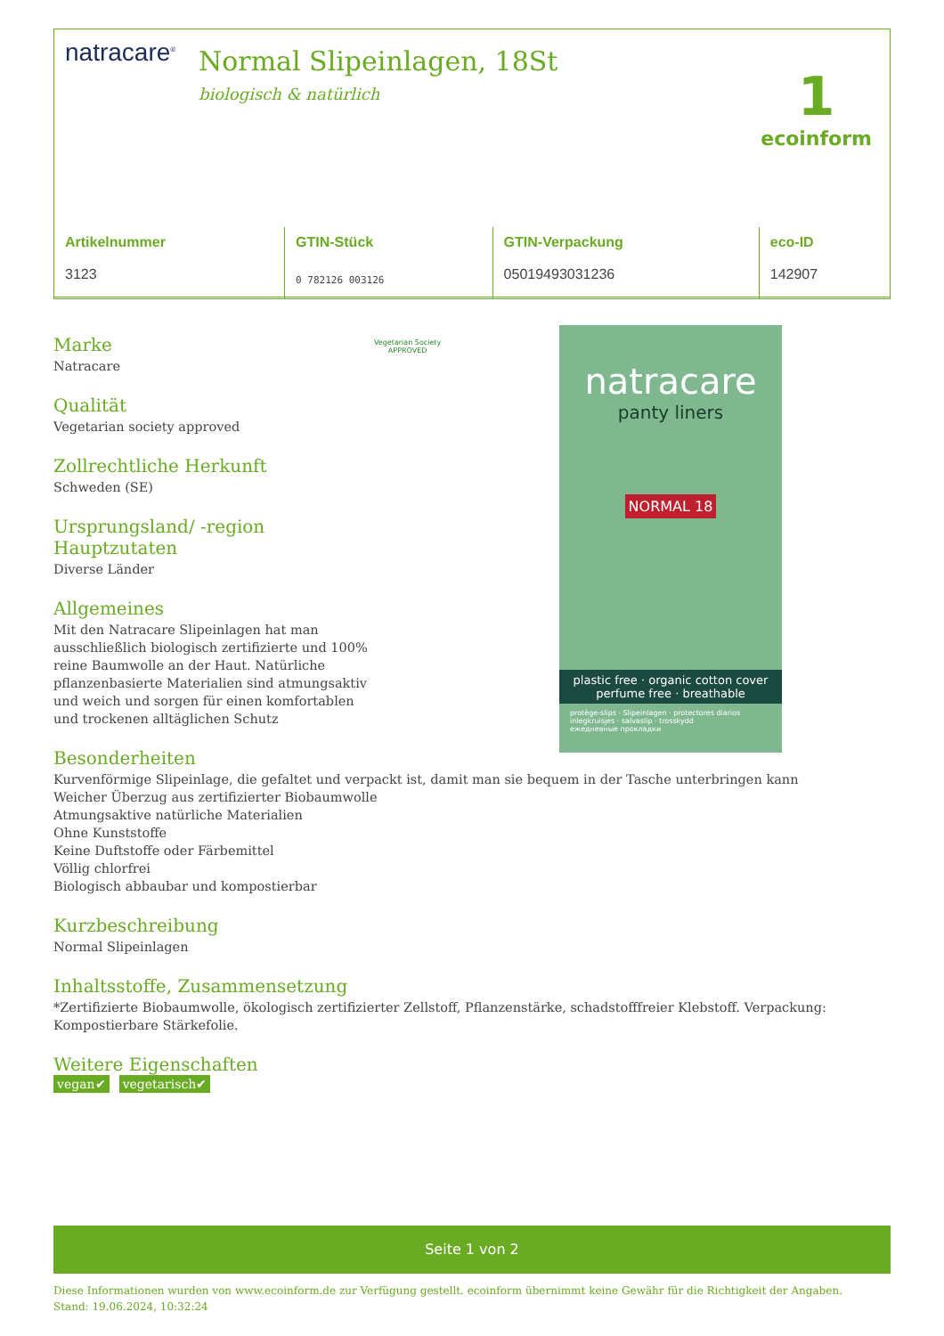natracare<sup>®</sup> Normal Slipeinlagen, 18St
biologisch & natürlich
1
ecoinform
| Artikelnummer | GTIN-Stück | GTIN-Verpackung | eco-ID |
| --- | --- | --- | --- |
| 3123 | 0 782126 003126 | 05019493031236 | 142907 |
natracare
panty liners
NORMAL 18
plastic free · organic cotton cover
perfume free · breathable
protège-slips · Slipeinlagen · protectores diarios
inlegkruisjes · salvaslip · trosskydd
ежедневные прокладки
Vegetarian Society
APPROVED
Marke
Natracare
Qualität
Vegetarian society approved
Zollrechtliche Herkunft
Schweden (SE)
Ursprungsland/ -region
Hauptzutaten
Diverse Länder
Allgemeines
Mit den Natracare Slipeinlagen hat man ausschließlich biologisch zertifizierte und 100% reine Baumwolle an der Haut. Natürliche pflanzenbasierte Materialien sind atmungsaktiv und weich und sorgen für einen komfortablen und trockenen alltäglichen Schutz
Besonderheiten
Kurvenförmige Slipeinlage, die gefaltet und verpackt ist, damit man sie bequem in der Tasche unterbringen kann
Weicher Überzug aus zertifizierter Biobaumwolle
Atmungsaktive natürliche Materialien
Ohne Kunststoffe
Keine Duftstoffe oder Färbemittel
Völlig chlorfrei
Biologisch abbaubar und kompostierbar
Kurzbeschreibung
Normal Slipeinlagen
Inhaltsstoffe, Zusammensetzung
*Zertifizierte Biobaumwolle, ökologisch zertifizierter Zellstoff, Pflanzenstärke, schadstofffreier Klebstoff. Verpackung: Kompostierbare Stärkefolie.
Weitere Eigenschaften
vegan✔ vegetarisch✔
Seite 1 von 2
Diese Informationen wurden von www.ecoinform.de zur Verfügung gestellt. ecoinform übernimmt keine Gewähr für die Richtigkeit der Angaben.
Stand: 19.06.2024, 10:32:24